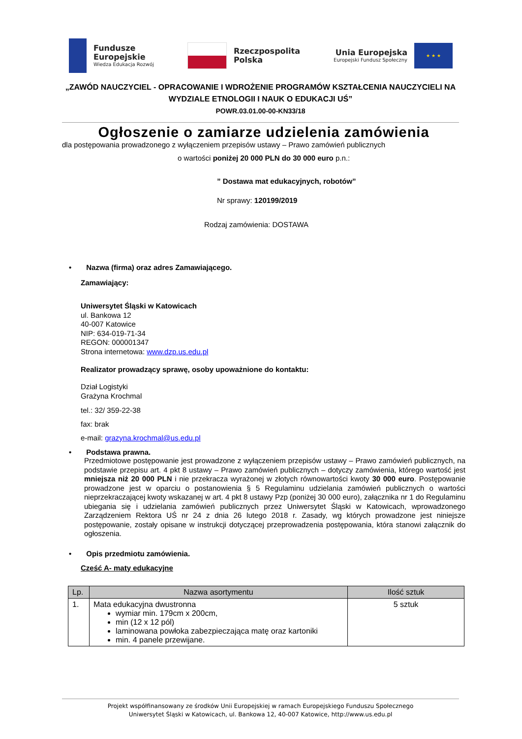Fundusze
Europejskie
Wiedza Edukacja Rozwój
Rzeczpospolita
Polska
Unia Europejska
Europejski Fundusz Społeczny
★ ★ ★
„ZAWÓD NAUCZYCIEL - OPRACOWANIE I WDROŻENIE PROGRAMÓW KSZTAŁCENIA NAUCZYCIELI NA WYDZIALE ETNOLOGII I NAUK O EDUKACJI UŚ”
POWR.03.01.00-00-KN33/18
Ogłoszenie o zamiarze udzielenia zamówienia
dla postępowania prowadzonego z wyłączeniem przepisów ustawy – Prawo zamówień publicznych
o wartości poniżej 20 000 PLN do 30 000 euro p.n.:
” Dostawa mat edukacyjnych, robotów”
Nr sprawy: 120199/2019
Rodzaj zamówienia: DOSTAWA
• Nazwa (firma) oraz adres Zamawiającego.
Zamawiający:
Uniwersytet Śląski w Katowicach
ul. Bankowa 12
40-007 Katowice
NIP: 634-019-71-34
REGON: 000001347
Strona internetowa: www.dzp.us.edu.pl
Realizator prowadzący sprawę, osoby upoważnione do kontaktu:
Dział Logistyki
Grażyna Krochmal
tel.: 32/ 359-22-38
fax: brak
e-mail: grazyna.krochmal@us.edu.pl
• Podstawa prawna.
Przedmiotowe postępowanie jest prowadzone z wyłączeniem przepisów ustawy – Prawo zamówień publicznych, na podstawie przepisu art. 4 pkt 8 ustawy – Prawo zamówień publicznych – dotyczy zamówienia, którego wartość jest mniejsza niż 20 000 PLN i nie przekracza wyrażonej w złotych równowartości kwoty 30 000 euro. Postępowanie prowadzone jest w oparciu o postanowienia § 5 Regulaminu udzielania zamówień publicznych o wartości nieprzekraczającej kwoty wskazanej w art. 4 pkt 8 ustawy Pzp (poniżej 30 000 euro), załącznika nr 1 do Regulaminu ubiegania się i udzielania zamówień publicznych przez Uniwersytet Śląski w Katowicach, wprowadzonego Zarządzeniem Rektora UŚ nr 24 z dnia 26 lutego 2018 r. Zasady, wg których prowadzone jest niniejsze postępowanie, zostały opisane w instrukcji dotyczącej przeprowadzenia postępowania, która stanowi załącznik do ogłoszenia.
• Opis przedmiotu zamówienia.
Cześć A- maty edukacyjne
| Lp. | Nazwa asortymentu | Ilość sztuk |
| --- | --- | --- |
| 1. | Mata edukacyjna dwustronna wymiar min. 179cm x 200cm, min (12 x 12 pól) laminowana powłoka zabezpieczająca matę oraz kartoniki min. 4 panele przewijane. | 5 sztuk |
Projekt współfinansowany ze środków Unii Europejskiej w ramach Europejskiego Funduszu Społecznego
Uniwersytet Śląski w Katowicach, ul. Bankowa 12, 40-007 Katowice, http://www.us.edu.pl